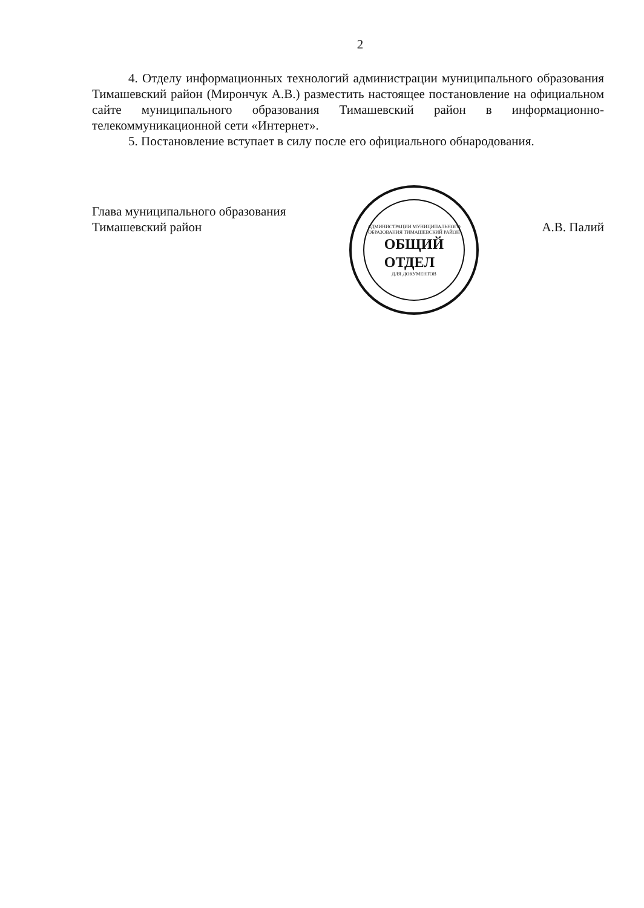2
4. Отделу информационных технологий администрации муниципального образования Тимашевский район (Мирончук А.В.) разместить настоящее постановление на официальном сайте муниципального образования Тимашевский район в информационно-телекоммуникационной сети «Интернет».
5. Постановление вступает в силу после его официального обнародования.
Глава муниципального образования
Тимашевский район
АДМИНИСТРАЦИИ МУНИЦИПАЛЬНОГО ОБРАЗОВАНИЯ ТИМАШЕВСКИЙ РАЙОН
ОБЩИЙ
ОТДЕЛ
ДЛЯ ДОКУМЕНТОВ
А.В. Палий